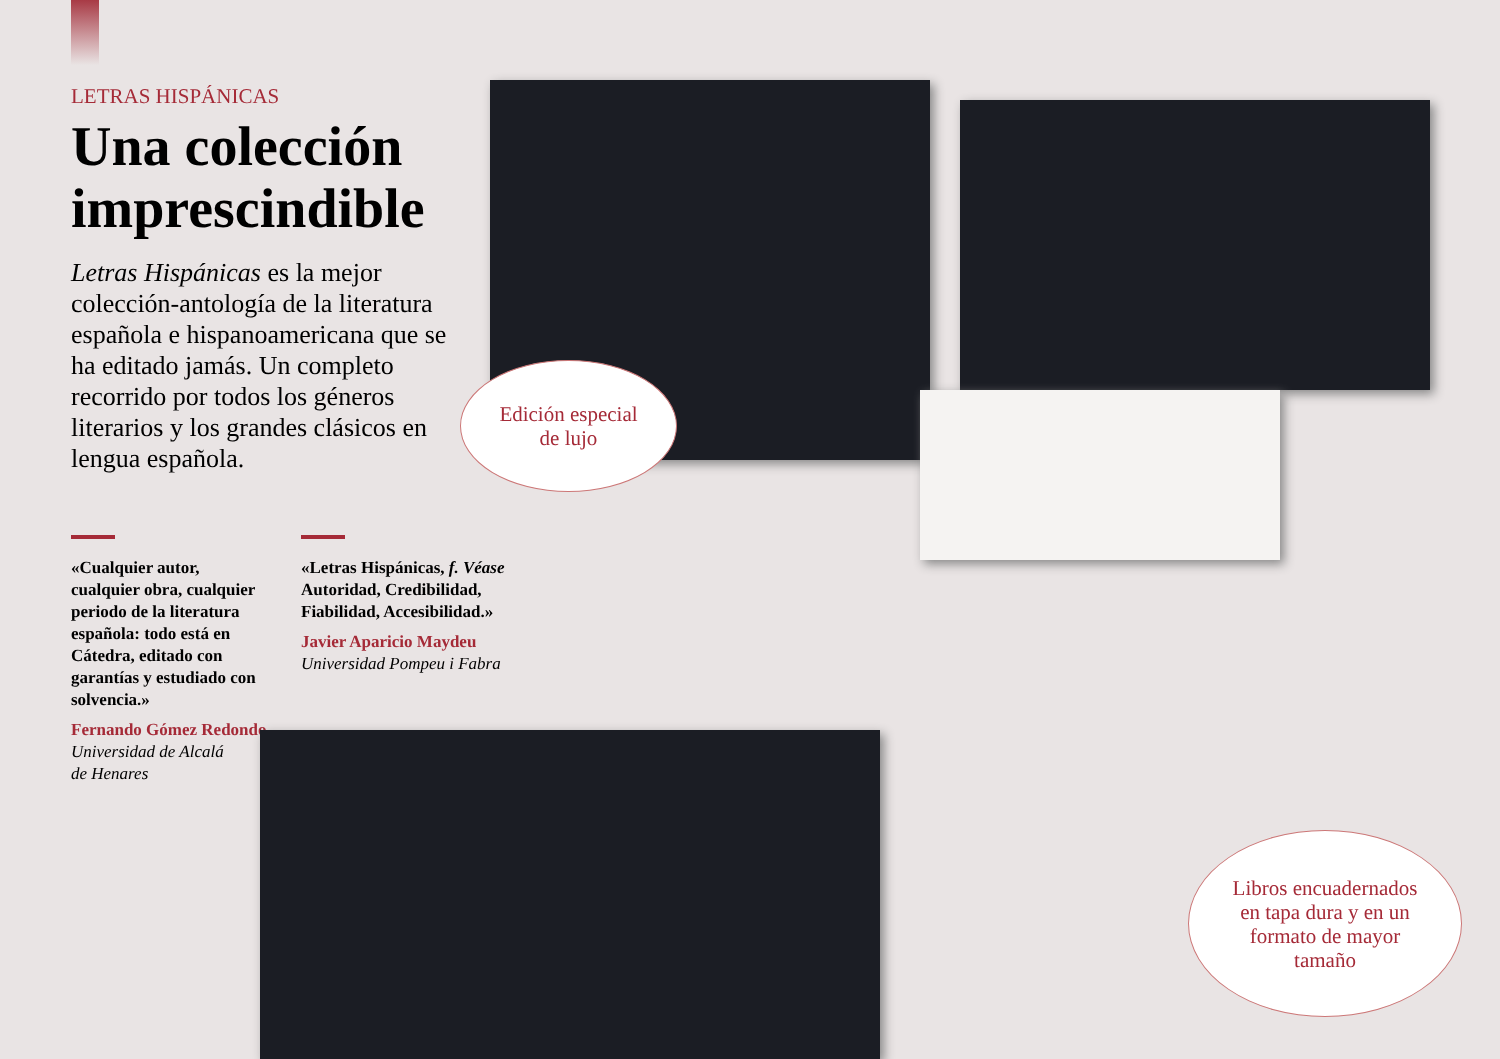LETRAS HISPÁNICAS
Una colección imprescindible
Letras Hispánicas es la mejor colección-antología de la literatura española e hispanoamericana que se ha editado jamás. Un completo recorrido por todos los géneros literarios y los grandes clásicos en lengua española.
«Cualquier autor, cualquier obra, cualquier periodo de la literatura española: todo está en Cátedra, editado con garantías y estudiado con solvencia.»
Fernando Gómez Redondo
Universidad de Alcalá
de Henares
«Letras Hispánicas, f. Véase Autoridad, Credibilidad, Fiabilidad, Accesibilidad.»
Javier Aparicio Maydeu
Universidad Pompeu i Fabra
Edición especial
de lujo
Libros encuadernados
en tapa dura y en un
formato de mayor
tamaño